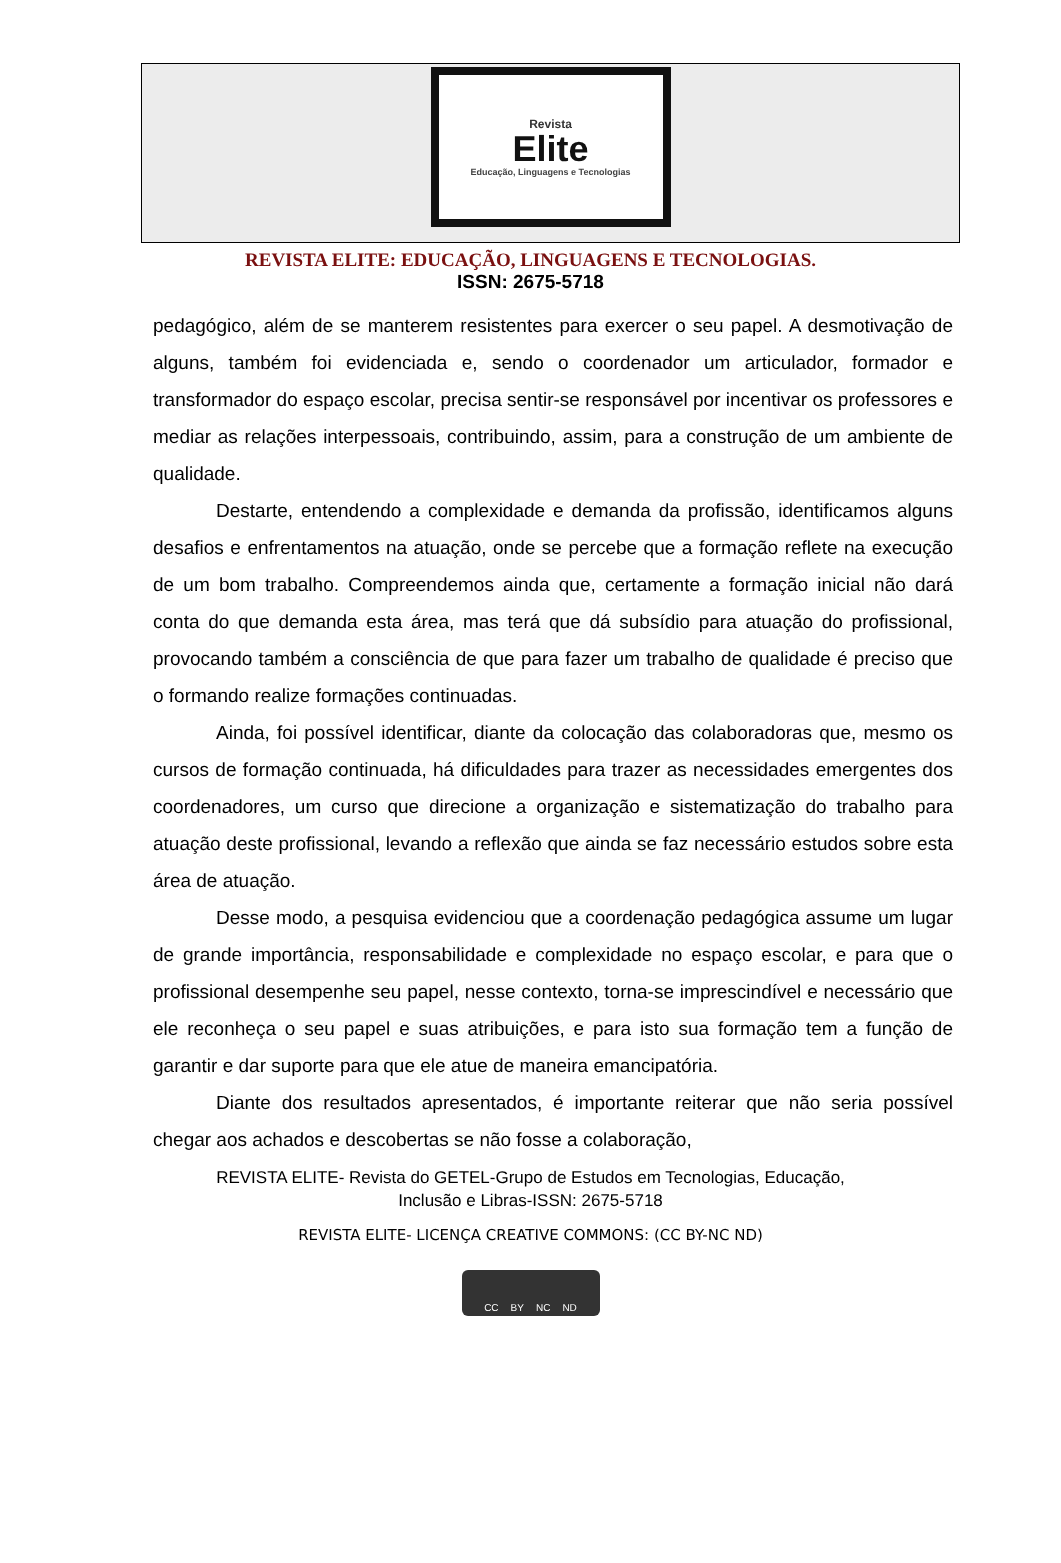Revista
Elite
Educação, Linguagens e Tecnologias
REVISTA ELITE: EDUCAÇÃO, LINGUAGENS E TECNOLOGIAS.
ISSN: 2675-5718
pedagógico, além de se manterem resistentes para exercer o seu papel. A desmotivação de alguns, também foi evidenciada e, sendo o coordenador um articulador, formador e transformador do espaço escolar, precisa sentir-se responsável por incentivar os professores e mediar as relações interpessoais, contribuindo, assim, para a construção de um ambiente de qualidade.
Destarte, entendendo a complexidade e demanda da profissão, identificamos alguns desafios e enfrentamentos na atuação, onde se percebe que a formação reflete na execução de um bom trabalho. Compreendemos ainda que, certamente a formação inicial não dará conta do que demanda esta área, mas terá que dá subsídio para atuação do profissional, provocando também a consciência de que para fazer um trabalho de qualidade é preciso que o formando realize formações continuadas.
Ainda, foi possível identificar, diante da colocação das colaboradoras que, mesmo os cursos de formação continuada, há dificuldades para trazer as necessidades emergentes dos coordenadores, um curso que direcione a organização e sistematização do trabalho para atuação deste profissional, levando a reflexão que ainda se faz necessário estudos sobre esta área de atuação.
Desse modo, a pesquisa evidenciou que a coordenação pedagógica assume um lugar de grande importância, responsabilidade e complexidade no espaço escolar, e para que o profissional desempenhe seu papel, nesse contexto, torna-se imprescindível e necessário que ele reconheça o seu papel e suas atribuições, e para isto sua formação tem a função de garantir e dar suporte para que ele atue de maneira emancipatória.
Diante dos resultados apresentados, é importante reiterar que não seria possível chegar aos achados e descobertas se não fosse a colaboração,
REVISTA ELITE- Revista do GETEL-Grupo de Estudos em Tecnologias, Educação,
Inclusão e Libras-ISSN: 2675-5718
REVISTA ELITE- LICENÇA CREATIVE COMMONS: (CC BY-NC ND)
CC BY NC ND